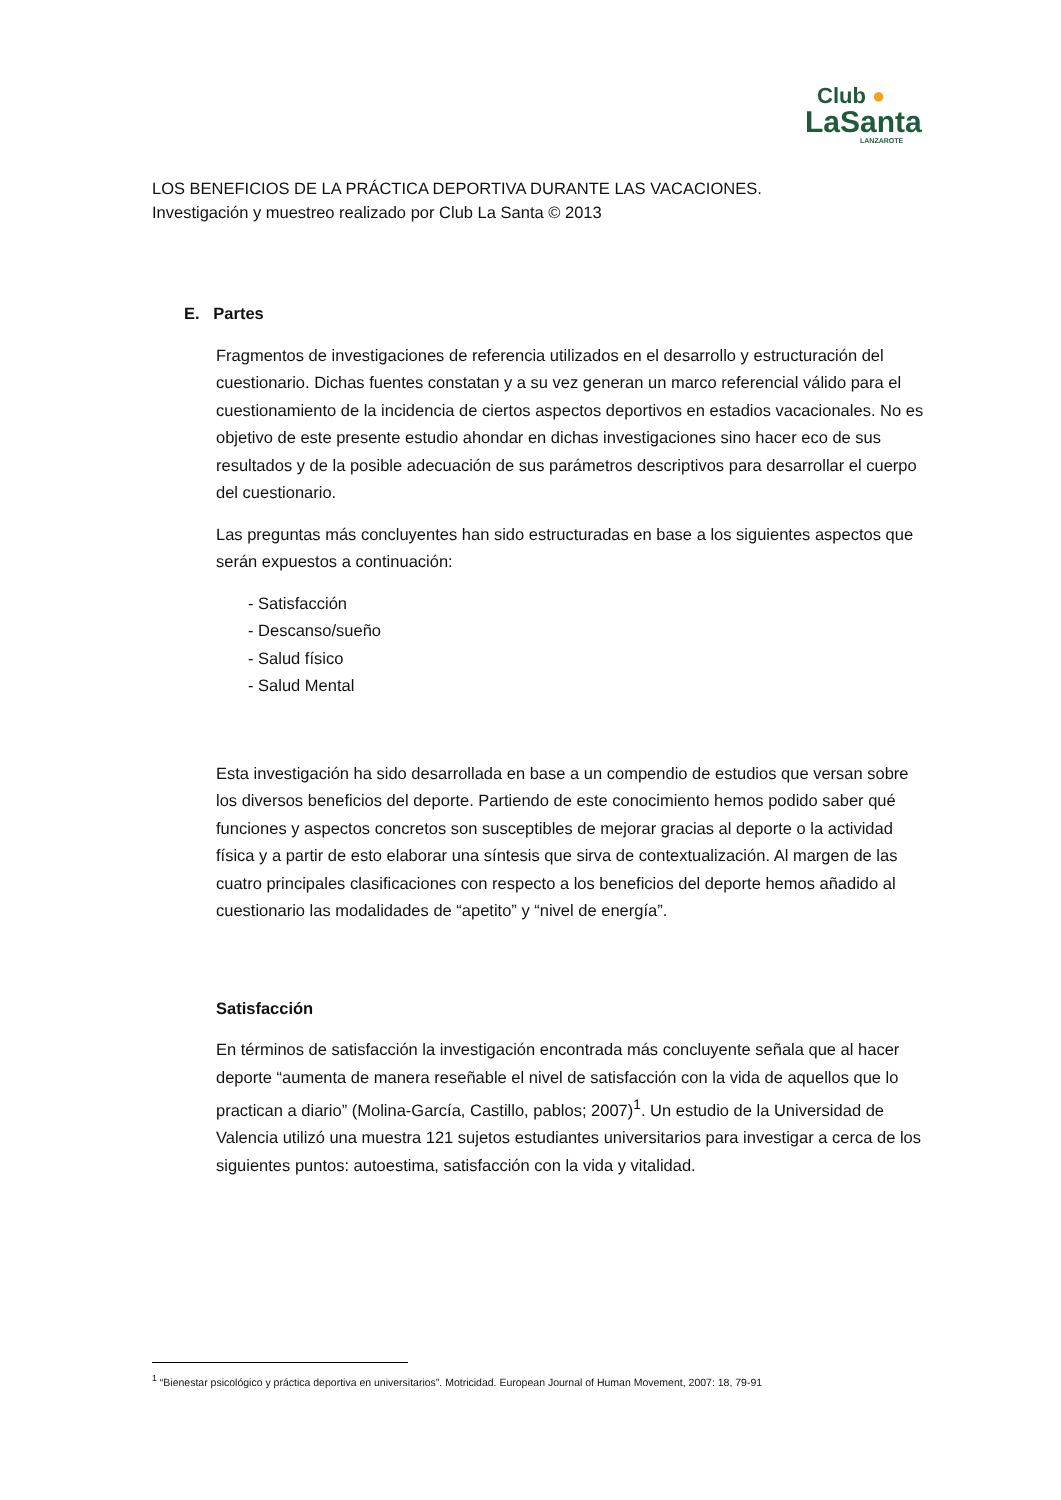Club ●
LaSanta
LANZAROTE
LOS BENEFICIOS DE LA PRÁCTICA DEPORTIVA DURANTE LAS VACACIONES.
Investigación y muestreo realizado por Club La Santa © 2013
E. Partes
Fragmentos de investigaciones de referencia utilizados en el desarrollo y estructuración del cuestionario. Dichas fuentes constatan y a su vez generan un marco referencial válido para el cuestionamiento de la incidencia de ciertos aspectos deportivos en estadios vacacionales. No es objetivo de este presente estudio ahondar en dichas investigaciones sino hacer eco de sus resultados y de la posible adecuación de sus parámetros descriptivos para desarrollar el cuerpo del cuestionario.
Las preguntas más concluyentes han sido estructuradas en base a los siguientes aspectos que serán expuestos a continuación:
- Satisfacción
- Descanso/sueño
- Salud físico
- Salud Mental
Esta investigación ha sido desarrollada en base a un compendio de estudios que versan sobre los diversos beneficios del deporte. Partiendo de este conocimiento hemos podido saber qué funciones y aspectos concretos son susceptibles de mejorar gracias al deporte o la actividad física y a partir de esto elaborar una síntesis que sirva de contextualización. Al margen de las cuatro principales clasificaciones con respecto a los beneficios del deporte hemos añadido al cuestionario las modalidades de “apetito” y “nivel de energía”.
Satisfacción
En términos de satisfacción la investigación encontrada más concluyente señala que al hacer deporte “aumenta de manera reseñable el nivel de satisfacción con la vida de aquellos que lo practican a diario” (Molina-García, Castillo, pablos; 2007)<sup>1</sup>. Un estudio de la Universidad de Valencia utilizó una muestra 121 sujetos estudiantes universitarios para investigar a cerca de los siguientes puntos: autoestima, satisfacción con la vida y vitalidad.
<sup>1</sup> “Bienestar psicológico y práctica deportiva en universitarios”. Motricidad. European Journal of Human Movement, 2007: 18, 79-91